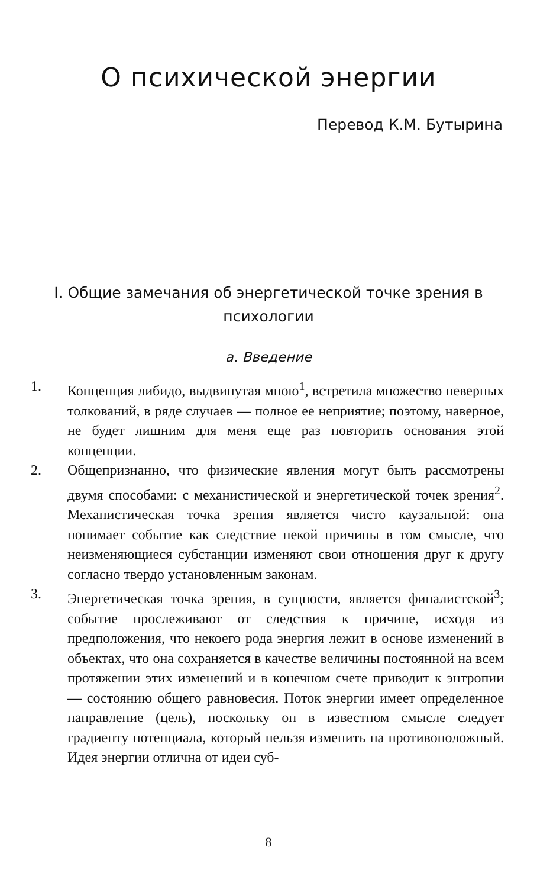О психической энергии
Перевод К.М. Бутырина
I. Общие замечания об энергетической точке зрения в психологии
а. Введение
1. Концепция либидо, выдвинутая мною<sup>1</sup>, встретила множество неверных толкований, в ряде случаев — полное ее неприятие; поэтому, наверное, не будет лишним для меня еще раз повторить основания этой концепции.
2. Общепризнанно, что физические явления могут быть рассмотрены двумя способами: с механистической и энергетической точек зрения<sup>2</sup>. Механистическая точка зрения является чисто каузальной: она понимает событие как следствие некой причины в том смысле, что неизменяющиеся субстанции изменяют свои отношения друг к другу согласно твердо установленным законам.
3. Энергетическая точка зрения, в сущности, является финалистской<sup>3</sup>; событие прослеживают от следствия к причине, исходя из предположения, что некоего рода энергия лежит в основе изменений в объектах, что она сохраняется в качестве величины постоянной на всем протяжении этих изменений и в конечном счете приводит к энтропии — состоянию общего равновесия. Поток энергии имеет определенное направление (цель), поскольку он в известном смысле следует градиенту потенциала, который нельзя изменить на противоположный. Идея энергии отлична от идеи суб-
8